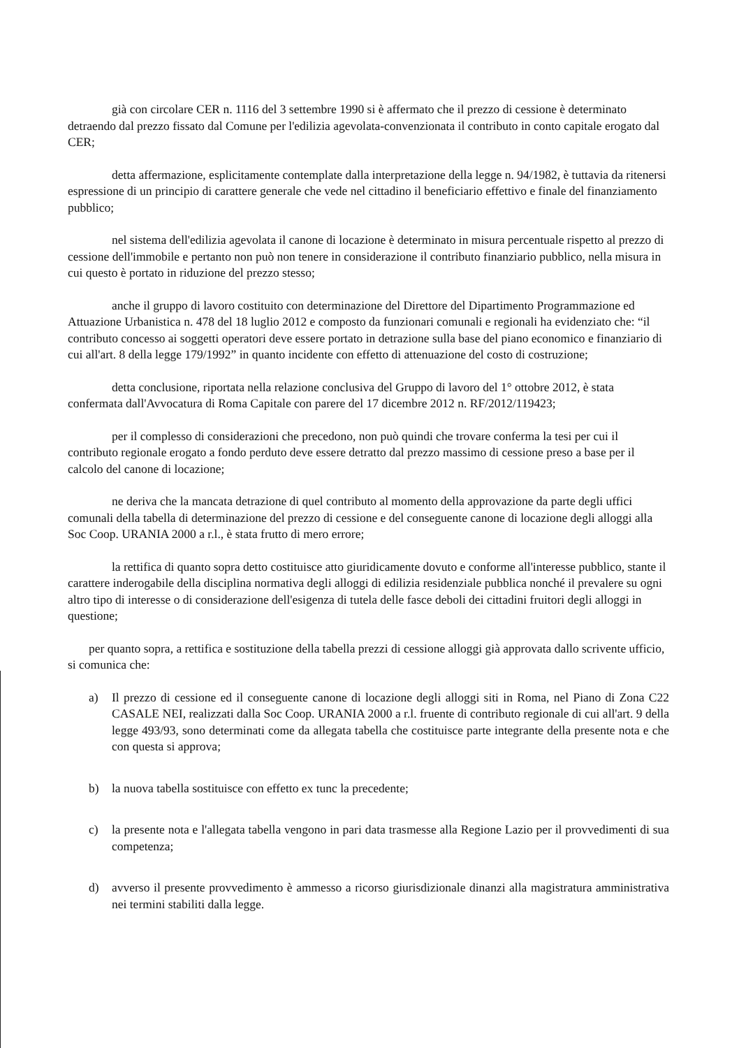già con circolare CER n. 1116 del 3 settembre 1990 si è affermato che il prezzo di cessione è determinato detraendo dal prezzo fissato dal Comune per l'edilizia agevolata-convenzionata il contributo in conto capitale erogato dal CER;
detta affermazione, esplicitamente contemplate dalla interpretazione della legge n. 94/1982, è tuttavia da ritenersi espressione di un principio di carattere generale che vede nel cittadino il beneficiario effettivo e finale del finanziamento pubblico;
nel sistema dell'edilizia agevolata il canone di locazione è determinato in misura percentuale rispetto al prezzo di cessione dell'immobile e pertanto non può non tenere in considerazione il contributo finanziario pubblico, nella misura in cui questo è portato in riduzione del prezzo stesso;
anche il gruppo di lavoro costituito con determinazione del Direttore del Dipartimento Programmazione ed Attuazione Urbanistica n. 478 del 18 luglio 2012 e composto da funzionari comunali e regionali ha evidenziato che: “il contributo concesso ai soggetti operatori deve essere portato in detrazione sulla base del piano economico e finanziario di cui all'art. 8 della legge 179/1992” in quanto incidente con effetto di attenuazione del costo di costruzione;
detta conclusione, riportata nella relazione conclusiva del Gruppo di lavoro del 1° ottobre 2012, è stata confermata dall'Avvocatura di Roma Capitale con parere del 17 dicembre 2012 n. RF/2012/119423;
per il complesso di considerazioni che precedono, non può quindi che trovare conferma la tesi per cui il contributo regionale erogato a fondo perduto deve essere detratto dal prezzo massimo di cessione preso a base per il calcolo del canone di locazione;
ne deriva che la mancata detrazione di quel contributo al momento della approvazione da parte degli uffici comunali della tabella di determinazione del prezzo di cessione e del conseguente canone di locazione degli alloggi alla Soc Coop. URANIA 2000 a r.l., è stata frutto di mero errore;
la rettifica di quanto sopra detto costituisce atto giuridicamente dovuto e conforme all'interesse pubblico, stante il carattere inderogabile della disciplina normativa degli alloggi di edilizia residenziale pubblica nonché il prevalere su ogni altro tipo di interesse o di considerazione dell'esigenza di tutela delle fasce deboli dei cittadini fruitori degli alloggi in questione;
per quanto sopra, a rettifica e sostituzione della tabella prezzi di cessione alloggi già approvata dallo scrivente ufficio, si comunica che:
a) Il prezzo di cessione ed il conseguente canone di locazione degli alloggi siti in Roma, nel Piano di Zona C22 CASALE NEI, realizzati dalla Soc Coop. URANIA 2000 a r.l. fruente di contributo regionale di cui all'art. 9 della legge 493/93, sono determinati come da allegata tabella che costituisce parte integrante della presente nota e che con questa si approva;
b) la nuova tabella sostituisce con effetto ex tunc la precedente;
c) la presente nota e l'allegata tabella vengono in pari data trasmesse alla Regione Lazio per il provvedimenti di sua competenza;
d) avverso il presente provvedimento è ammesso a ricorso giurisdizionale dinanzi alla magistratura amministrativa nei termini stabiliti dalla legge.